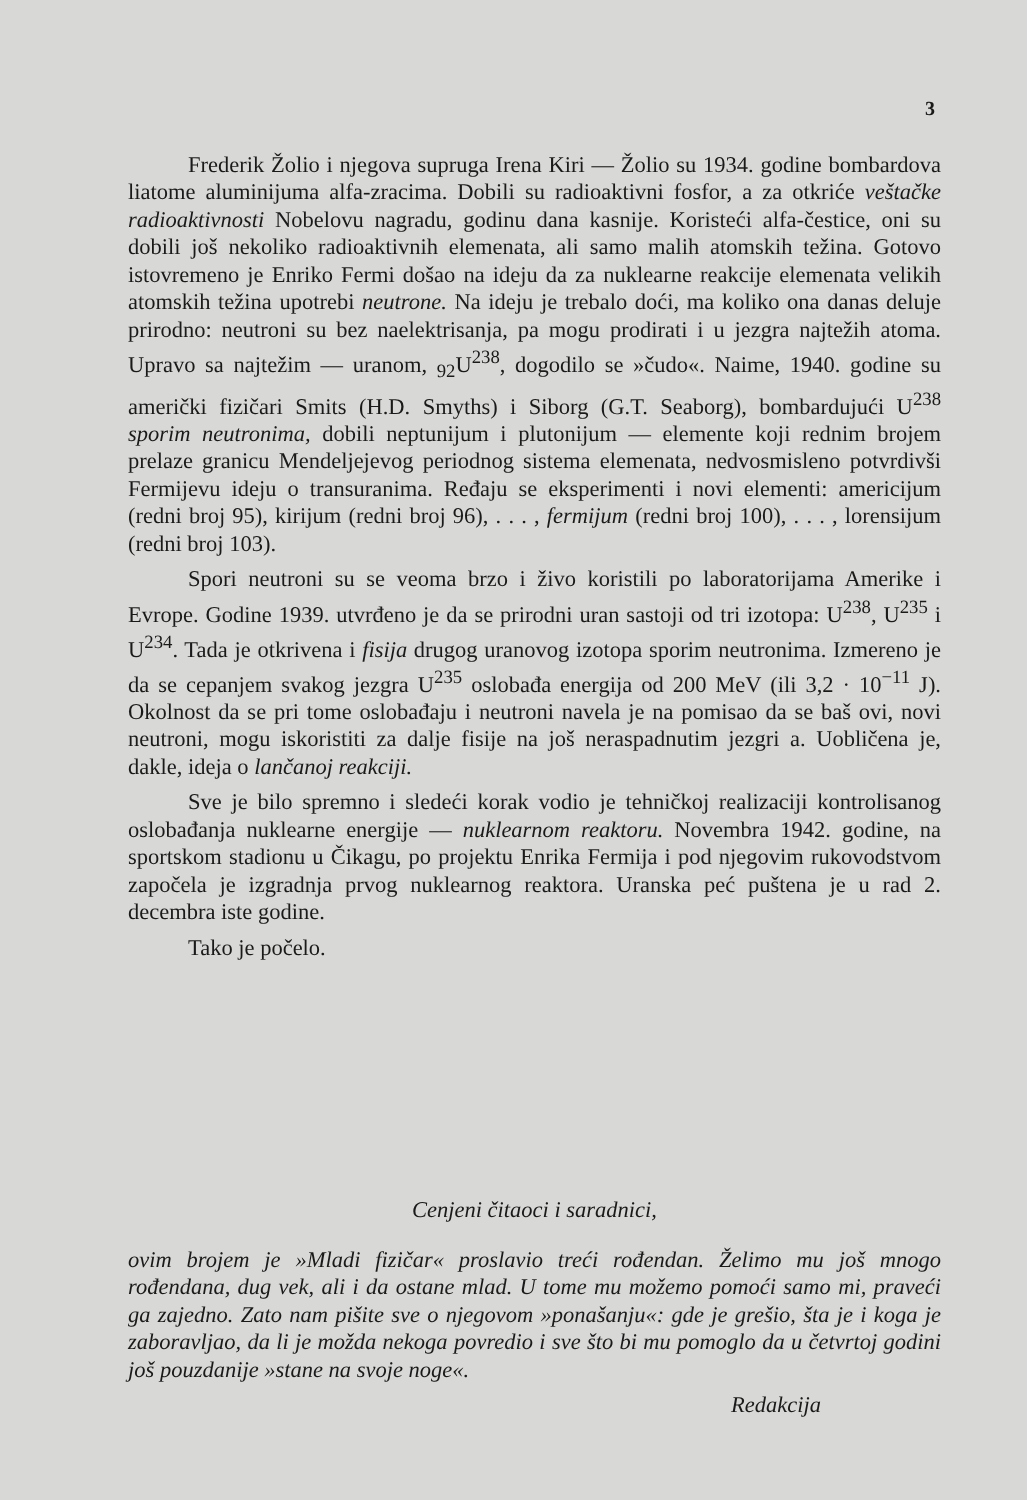3
Frederik Žolio i njegova supruga Irena Kiri — Žolio su 1934. godine bombardova liatome aluminijuma alfa-zracima. Dobili su radioaktivni fosfor, a za otkriće veštačke radioaktivnosti Nobelovu nagradu, godinu dana kasnije. Koristeći alfa-čestice, oni su dobili još nekoliko radioaktivnih elemenata, ali samo malih atomskih težina. Gotovo istovremeno je Enriko Fermi došao na ideju da za nuklearne reakcije elemenata velikih atomskih težina upotrebi neutrone. Na ideju je trebalo doći, ma koliko ona danas deluje prirodno: neutroni su bez naelektrisanja, pa mogu prodirati i u jezgra najtežih atoma. Upravo sa najtežim — uranom, <sub>92</sub>U<sup>238</sup>, dogodilo se »čudo«. Naime, 1940. godine su američki fizičari Smits (H.D. Smyths) i Siborg (G.T. Seaborg), bombardujući U<sup>238</sup> sporim neutronima, dobili neptunijum i plutonijum — elemente koji rednim brojem prelaze granicu Mendeljejevog periodnog sistema elemenata, nedvosmisleno potvrdivši Fermijevu ideju o transuranima. Ređaju se eksperimenti i novi elementi: americijum (redni broj 95), kirijum (redni broj 96), . . . , fermijum (redni broj 100), . . . , lorensijum (redni broj 103).
Spori neutroni su se veoma brzo i živo koristili po laboratorijama Amerike i Evrope. Godine 1939. utvrđeno je da se prirodni uran sastoji od tri izotopa: U<sup>238</sup>, U<sup>235</sup> i U<sup>234</sup>. Tada je otkrivena i fisija drugog uranovog izotopa sporim neutronima. Izmereno je da se cepanjem svakog jezgra U<sup>235</sup> oslobađa energija od 200 MeV (ili 3,2 · 10<sup>−11</sup> J). Okolnost da se pri tome oslobađaju i neutroni navela je na pomisao da se baš ovi, novi neutroni, mogu iskoristiti za dalje fisije na još neraspadnutim jezgri a. Uobličena je, dakle, ideja o lančanoj reakciji.
Sve je bilo spremno i sledeći korak vodio je tehničkoj realizaciji kontrolisanog oslobađanja nuklearne energije — nuklearnom reaktoru. Novembra 1942. godine, na sportskom stadionu u Čikagu, po projektu Enrika Fermija i pod njegovim rukovodstvom započela je izgradnja prvog nuklearnog reaktora. Uranska peć puštena je u rad 2. decembra iste godine.
Tako je počelo.
Cenjeni čitaoci i saradnici,
ovim brojem je »Mladi fizičar« proslavio treći rođendan. Želimo mu još mnogo rođendana, dug vek, ali i da ostane mlad. U tome mu možemo pomoći samo mi, praveći ga zajedno. Zato nam pišite sve o njegovom »ponašanju«: gde je grešio, šta je i koga je zaboravljao, da li je možda nekoga povredio i sve što bi mu pomoglo da u četvrtoj godini još pouzdanije »stane na svoje noge«.
Redakcija